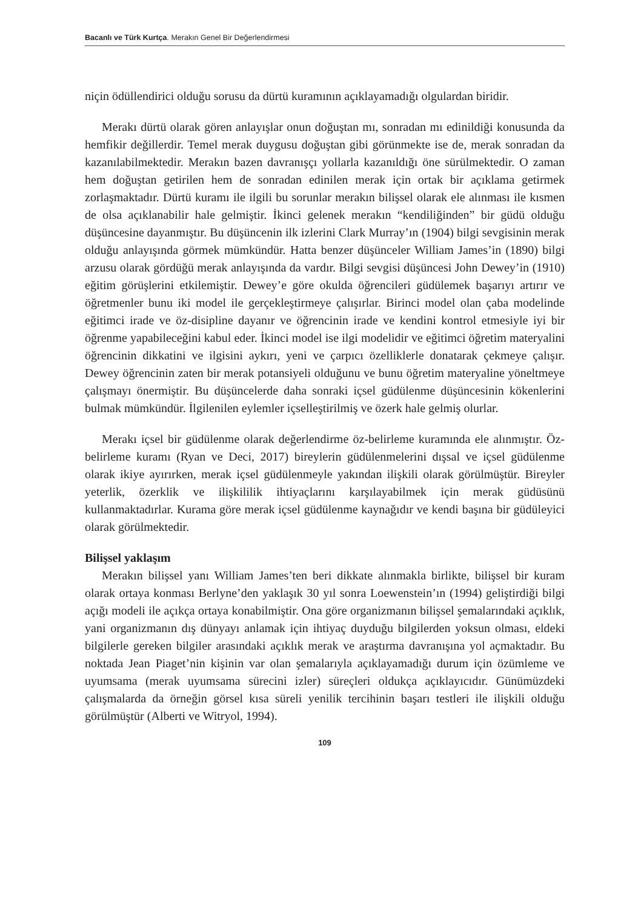Bacanlı ve Türk Kurtça. Merakın Genel Bir Değerlendirmesi
niçin ödüllendirici olduğu sorusu da dürtü kuramının açıklayamadığı olgulardan biridir.
Merakı dürtü olarak gören anlayışlar onun doğuştan mı, sonradan mı edinildiği konusunda da hemfikir değillerdir. Temel merak duygusu doğuştan gibi görünmekte ise de, merak sonradan da kazanılabilmektedir. Merakın bazen davranışçı yollarla kazanıldığı öne sürülmektedir. O zaman hem doğuştan getirilen hem de sonradan edinilen merak için ortak bir açıklama getirmek zorlaşmaktadır. Dürtü kuramı ile ilgili bu sorunlar merakın bilişsel olarak ele alınması ile kısmen de olsa açıklanabilir hale gelmiştir. İkinci gelenek merakın “kendiliğinden” bir güdü olduğu düşüncesine dayanmıştır. Bu düşüncenin ilk izlerini Clark Murray’ın (1904) bilgi sevgisinin merak olduğu anlayışında görmek mümkündür. Hatta benzer düşünceler William James’in (1890) bilgi arzusu olarak gördüğü merak anlayışında da vardır. Bilgi sevgisi düşüncesi John Dewey’in (1910) eğitim görüşlerini etkilemiştir. Dewey’e göre okulda öğrencileri güdülemek başarıyı artırır ve öğretmenler bunu iki model ile gerçekleştirmeye çalışırlar. Birinci model olan çaba modelinde eğitimci irade ve öz-disipline dayanır ve öğrencinin irade ve kendini kontrol etmesiyle iyi bir öğrenme yapabileceğini kabul eder. İkinci model ise ilgi modelidir ve eğitimci öğretim materyalini öğrencinin dikkatini ve ilgisini aykırı, yeni ve çarpıcı özelliklerle donatarak çekmeye çalışır. Dewey öğrencinin zaten bir merak potansiyeli olduğunu ve bunu öğretim materyaline yöneltmeye çalışmayı önermiştir. Bu düşüncelerde daha sonraki içsel güdülenme düşüncesinin kökenlerini bulmak mümkündür. İlgilenilen eylemler içselleştirilmiş ve özerk hale gelmiş olurlar.
Merakı içsel bir güdülenme olarak değerlendirme öz-belirleme kuramında ele alınmıştır. Öz-belirleme kuramı (Ryan ve Deci, 2017) bireylerin güdülenmelerini dışsal ve içsel güdülenme olarak ikiye ayırırken, merak içsel güdülenmeyle yakından ilişkili olarak görülmüştür. Bireyler yeterlik, özerklik ve ilişkililik ihtiyaçlarını karşılayabilmek için merak güdüsünü kullanmaktadırlar. Kurama göre merak içsel güdülenme kaynağıdır ve kendi başına bir güdüleyici olarak görülmektedir.
Bilişsel yaklaşım
Merakın bilişsel yanı William James’ten beri dikkate alınmakla birlikte, bilişsel bir kuram olarak ortaya konması Berlyne’den yaklaşık 30 yıl sonra Loewenstein’ın (1994) geliştirdiği bilgi açığı modeli ile açıkça ortaya konabilmiştir. Ona göre organizmanın bilişsel şemalarındaki açıklık, yani organizmanın dış dünyayı anlamak için ihtiyaç duyduğu bilgilerden yoksun olması, eldeki bilgilerle gereken bilgiler arasındaki açıklık merak ve araştırma davranışına yol açmaktadır. Bu noktada Jean Piaget’nin kişinin var olan şemalarıyla açıklayamadığı durum için özümleme ve uyumsama (merak uyumsama sürecini izler) süreçleri oldukça açıklayıcıdır. Günümüzdeki çalışmalarda da örneğin görsel kısa süreli yenilik tercihinin başarı testleri ile ilişkili olduğu görülmüştür (Alberti ve Witryol, 1994).
109